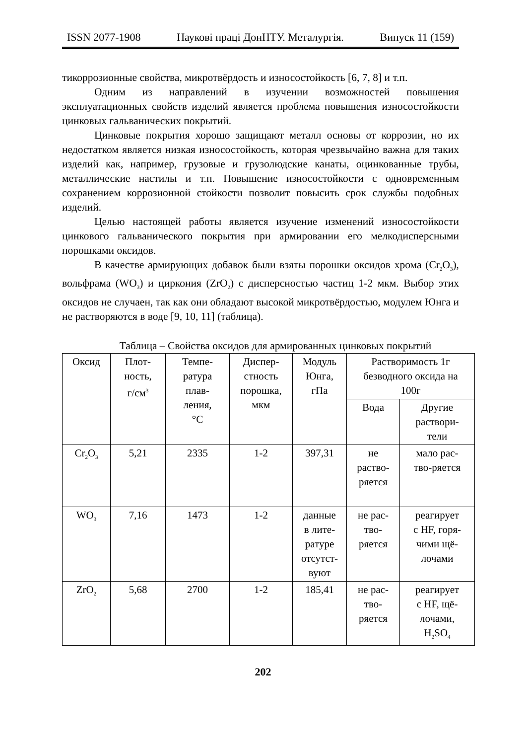ISSN 2077-1908 Наукові праці ДонНТУ. Металургія. Випуск 11 (159)
тикоррозионные свойства, микротвёрдость и износостойкость [6, 7, 8] и т.п.
Одним из направлений в изучении возможностей повышения эксплуатационных свойств изделий является проблема повышения износостойкости цинковых гальванических покрытий.
Цинковые покрытия хорошо защищают металл основы от коррозии, но их недостатком является низкая износостойкость, которая чрезвычайно важна для таких изделий как, например, грузовые и грузолюдские канаты, оцинкованные трубы, металлические настилы и т.п. Повышение износостойкости с одновременным сохранением коррозионной стойкости позволит повысить срок службы подобных изделий.
Целью настоящей работы является изучение изменений износостойкости цинкового гальванического покрытия при армировании его мелкодисперсными порошками оксидов.
В качестве армирующих добавок были взяты порошки оксидов хрома (Cr<sub>2</sub>O<sub>3</sub>), вольфрама (WO<sub>3</sub>) и циркония (ZrO<sub>2</sub>) с дисперсностью частиц 1-2 мкм. Выбор этих оксидов не случаен, так как они обладают высокой микротвёрдостью, модулем Юнга и не растворяются в воде [9, 10, 11] (таблица).
Таблица – Свойства оксидов для армированных цинковых покрытий
| Оксид | Плот- ность, г/см<sup>3</sup> | Темпе- ратура плав- ления, °C | Диспер- стность порошка, мкм | Модуль Юнга, гПа | Растворимость 1г безводного оксида на 100г | |
| --- | --- | --- | --- | --- | --- | --- |
| | | | | | Вода | Другие раствори- тели |
| Cr<sub>2</sub>O<sub>3</sub> | 5,21 | 2335 | 1-2 | 397,31 | не раство- ряется | мало рас- тво-ряется |
| WO<sub>3</sub> | 7,16 | 1473 | 1-2 | данные в лите- ратуре отсутст- вуют | не рас- тво- ряется | реагирует с HF, горя- чими щё- лочами |
| ZrO<sub>2</sub> | 5,68 | 2700 | 1-2 | 185,41 | не рас- тво- ряется | реагирует с HF, щё- лочами, H<sub>2</sub>SO<sub>4</sub> |
202